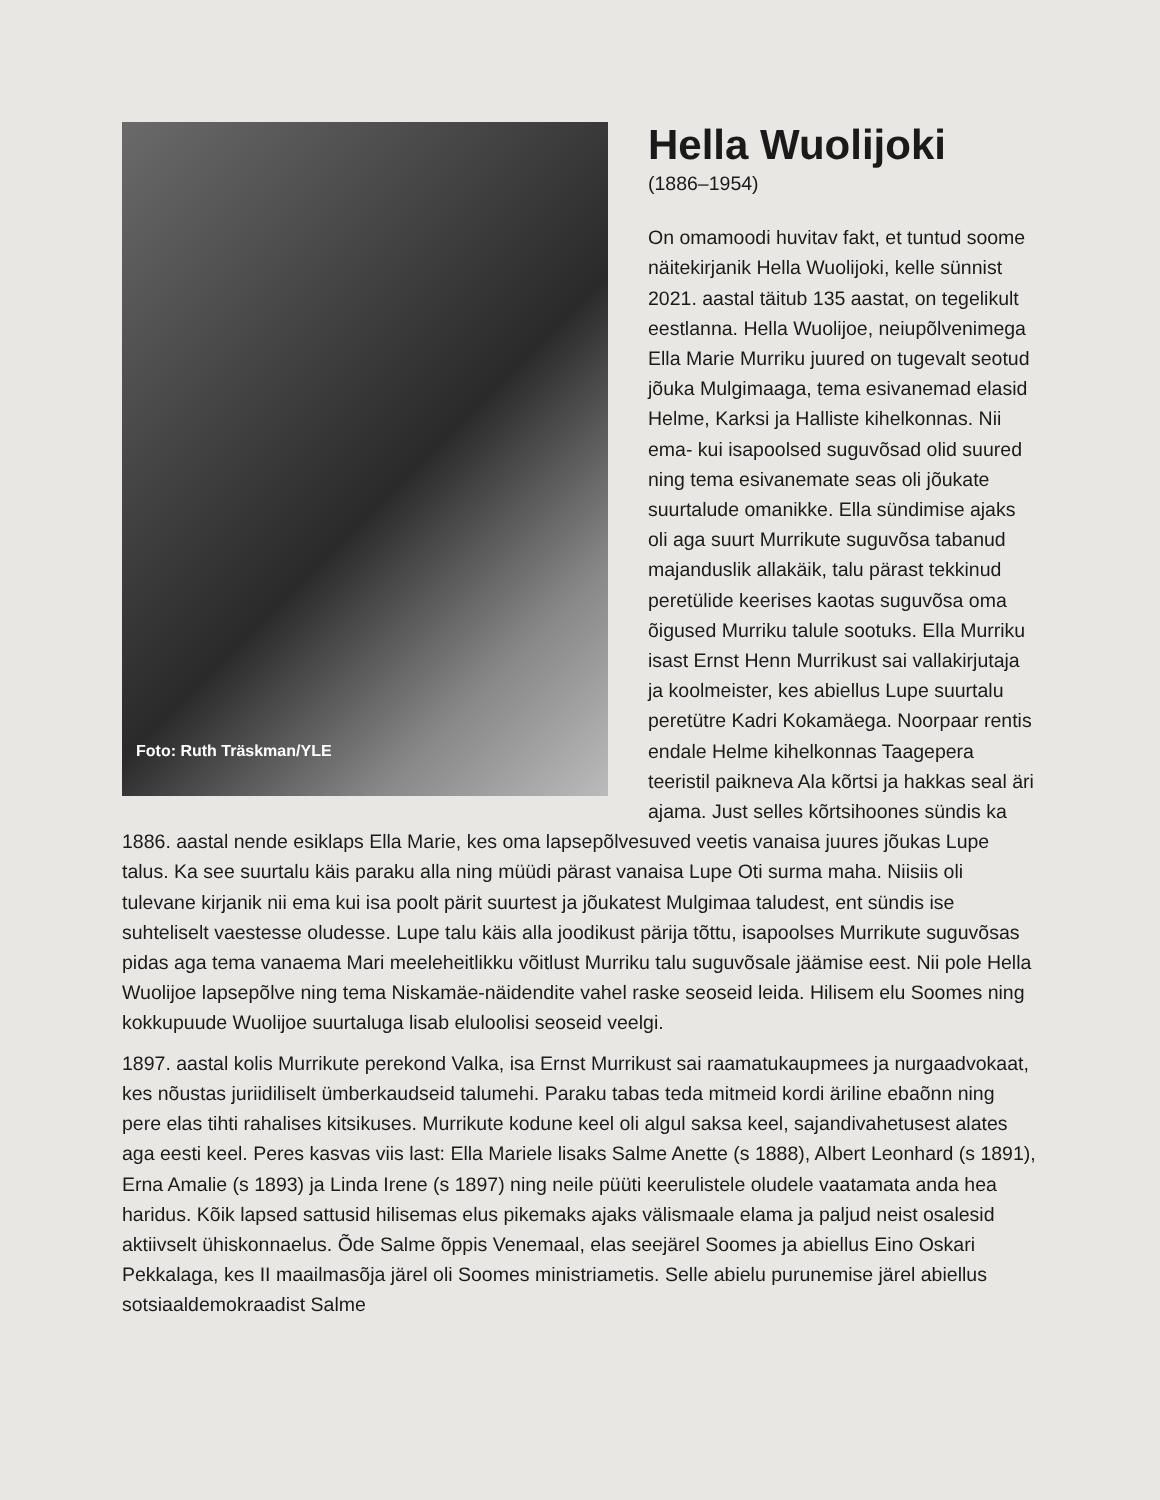Foto: Ruth Träskman/YLE
Hella Wuolijoki
(1886–1954)
On omamoodi huvitav fakt, et tuntud soome näitekirjanik Hella Wuolijoki, kelle sünnist 2021. aastal täitub 135 aastat, on tegelikult eestlanna. Hella Wuolijoe, neiupõlvenimega Ella Marie Murriku juured on tugevalt seotud jõuka Mulgimaaga, tema esivanemad elasid Helme, Karksi ja Halliste kihelkonnas. Nii ema- kui isapoolsed suguvõsad olid suured ning tema esivanemate seas oli jõukate suurtalude omanikke. Ella sündimise ajaks oli aga suurt Murrikute suguvõsa tabanud majanduslik allakäik, talu pärast tekkinud peretülide keerises kaotas suguvõsa oma õigused Murriku talule sootuks. Ella Murriku isast Ernst Henn Murrikust sai vallakirjutaja ja koolmeister, kes abiellus Lupe suurtalu peretütre Kadri Kokamäega. Noorpaar rentis endale Helme kihelkonnas Taagepera teeristil paikneva Ala kõrtsi ja hakkas seal äri ajama. Just selles kõrtsihoones sündis ka 1886. aastal nende esiklaps Ella Marie, kes oma lapsepõlvesuved veetis vanaisa juures jõukas Lupe talus. Ka see suurtalu käis paraku alla ning müüdi pärast vanaisa Lupe Oti surma maha. Niisiis oli tulevane kirjanik nii ema kui isa poolt pärit suurtest ja jõukatest Mulgimaa taludest, ent sündis ise suhteliselt vaestesse oludesse. Lupe talu käis alla joodikust pärija tõttu, isapoolses Murrikute suguvõsas pidas aga tema vanaema Mari meeleheitlikku võitlust Murriku talu suguvõsale jäämise eest. Nii pole Hella Wuolijoe lapsepõlve ning tema Niskamäe-näidendite vahel raske seoseid leida. Hilisem elu Soomes ning kokkupuude Wuolijoe suurtaluga lisab eluloolisi seoseid veelgi.
1897. aastal kolis Murrikute perekond Valka, isa Ernst Murrikust sai raamatukaupmees ja nurgaadvokaat, kes nõustas juriidiliselt ümberkaudseid talumehi. Paraku tabas teda mitmeid kordi äriline ebaõnn ning pere elas tihti rahalises kitsikuses. Murrikute kodune keel oli algul saksa keel, sajandivahetusest alates aga eesti keel. Peres kasvas viis last: Ella Mariele lisaks Salme Anette (s 1888), Albert Leonhard (s 1891), Erna Amalie (s 1893) ja Linda Irene (s 1897) ning neile püüti keerulistele oludele vaatamata anda hea haridus. Kõik lapsed sattusid hilisemas elus pikemaks ajaks välismaale elama ja paljud neist osalesid aktiivselt ühiskonnaelus. Õde Salme õppis Venemaal, elas seejärel Soomes ja abiellus Eino Oskari Pekkalaga, kes II maailmasõja järel oli Soomes ministriametis. Selle abielu purunemise järel abiellus sotsiaaldemokraadist Salme